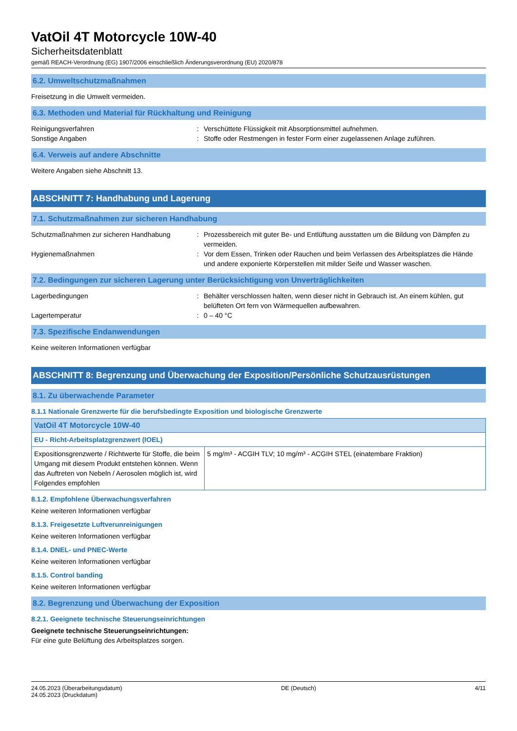VatOil 4T Motorcycle 10W-40
Sicherheitsdatenblatt
gemäß REACH-Verordnung (EG) 1907/2006 einschließlich Änderungsverordnung (EU) 2020/878
6.2. Umweltschutzmaßnahmen
Freisetzung in die Umwelt vermeiden.
6.3. Methoden und Material für Rückhaltung und Reinigung
Reinigungsverfahren
:
Verschüttete Flüssigkeit mit Absorptionsmittel aufnehmen.
Sonstige Angaben
:
Stoffe oder Restmengen in fester Form einer zugelassenen Anlage zuführen.
6.4. Verweis auf andere Abschnitte
Weitere Angaben siehe Abschnitt 13.
ABSCHNITT 7: Handhabung und Lagerung
7.1. Schutzmaßnahmen zur sicheren Handhabung
Schutzmaßnahmen zur sicheren Handhabung
:
Prozessbereich mit guter Be- und Entlüftung ausstatten um die Bildung von Dämpfen zu vermeiden.
Hygienemaßnahmen
:
Vor dem Essen, Trinken oder Rauchen und beim Verlassen des Arbeitsplatzes die Hände und andere exponierte Körperstellen mit milder Seife und Wasser waschen.
7.2. Bedingungen zur sicheren Lagerung unter Berücksichtigung von Unverträglichkeiten
Lagerbedingungen
:
Behälter verschlossen halten, wenn dieser nicht in Gebrauch ist. An einem kühlen, gut belüfteten Ort fern von Wärmequellen aufbewahren.
Lagertemperatur
:
0 – 40 °C
7.3. Spezifische Endanwendungen
Keine weiteren Informationen verfügbar
ABSCHNITT 8: Begrenzung und Überwachung der Exposition/Persönliche Schutzausrüstungen
8.1. Zu überwachende Parameter
8.1.1 Nationale Grenzwerte für die berufsbedingte Exposition und biologische Grenzwerte
| VatOil 4T Motorcycle 10W-40 | |
| --- | --- |
| EU - Richt-Arbeitsplatzgrenzwert (IOEL) | |
| Expositionsgrenzwerte / Richtwerte für Stoffe, die beim Umgang mit diesem Produkt entstehen können. Wenn das Auftreten von Nebeln / Aerosolen möglich ist, wird Folgendes empfohlen | 5 mg/m³ - ACGIH TLV; 10 mg/m³ - ACGIH STEL (einatembare Fraktion) |
8.1.2. Empfohlene Überwachungsverfahren
Keine weiteren Informationen verfügbar
8.1.3. Freigesetzte Luftverunreinigungen
Keine weiteren Informationen verfügbar
8.1.4. DNEL- und PNEC-Werte
Keine weiteren Informationen verfügbar
8.1.5. Control banding
Keine weiteren Informationen verfügbar
8.2. Begrenzung und Überwachung der Exposition
8.2.1. Geeignete technische Steuerungseinrichtungen
Geeignete technische Steuerungseinrichtungen:
Für eine gute Belüftung des Arbeitsplatzes sorgen.
24.05.2023 (Überarbeitungsdatum)
24.05.2023 (Druckdatum)
DE (Deutsch) 4/11